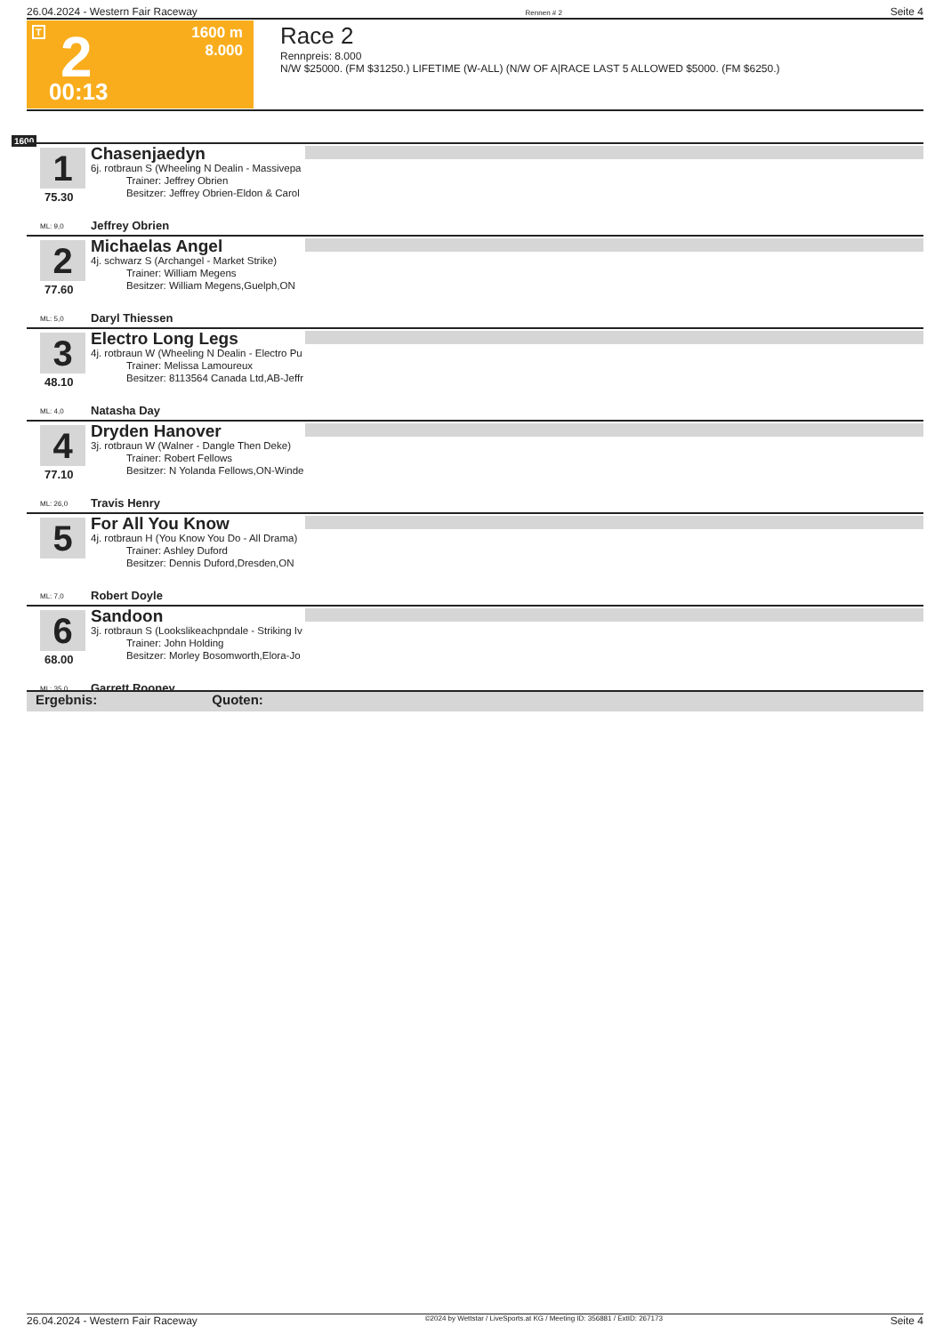26.04.2024 - Western Fair Raceway Rennen # 2 Seite 4
T 2 1600 m
8.000
00:13
Race 2
Rennpreis: 8.000
N/W $25000. (FM $31250.) LIFETIME (W-ALL) (N/W OF A|RACE LAST 5 ALLOWED $5000. (FM $6250.)
1600
1
75.30
Chasenjaedyn
6j. rotbraun S (Wheeling N Dealin - Massivepa
Trainer: Jeffrey Obrien
Besitzer: Jeffrey Obrien-Eldon & Carol
ML: 9,0 Jeffrey Obrien
2
77.60
Michaelas Angel
4j. schwarz S (Archangel - Market Strike)
Trainer: William Megens
Besitzer: William Megens,Guelph,ON
ML: 5,0 Daryl Thiessen
3
48.10
Electro Long Legs
4j. rotbraun W (Wheeling N Dealin - Electro Pu
Trainer: Melissa Lamoureux
Besitzer: 8113564 Canada Ltd,AB-Jeffr
ML: 4,0 Natasha Day
4
77.10
Dryden Hanover
3j. rotbraun W (Walner - Dangle Then Deke)
Trainer: Robert Fellows
Besitzer: N Yolanda Fellows,ON-Winde
ML: 26,0 Travis Henry
5 For All You Know
4j. rotbraun H (You Know You Do - All Drama)
Trainer: Ashley Duford
Besitzer: Dennis Duford,Dresden,ON
ML: 7,0 Robert Doyle
6
68.00
Sandoon
3j. rotbraun S (Lookslikeachpndale - Striking Iv
Trainer: John Holding
Besitzer: Morley Bosomworth,Elora-Jo
ML: 35,0 Garrett Rooney
Ergebnis: Quoten:
26.04.2024 - Western Fair Raceway ©2024 by Wettstar / LiveSports.at KG / Meeting ID: 356881 / ExtID: 267173 Seite 4